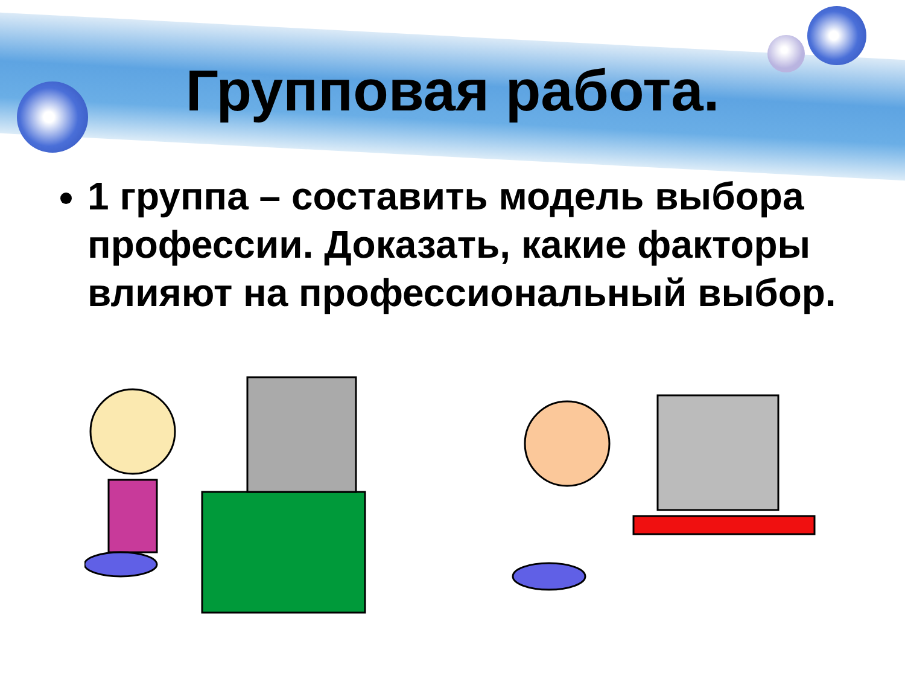Групповая работа.
1 группа – составить модель выбора профессии. Доказать, какие факторы влияют на профессиональный выбор.